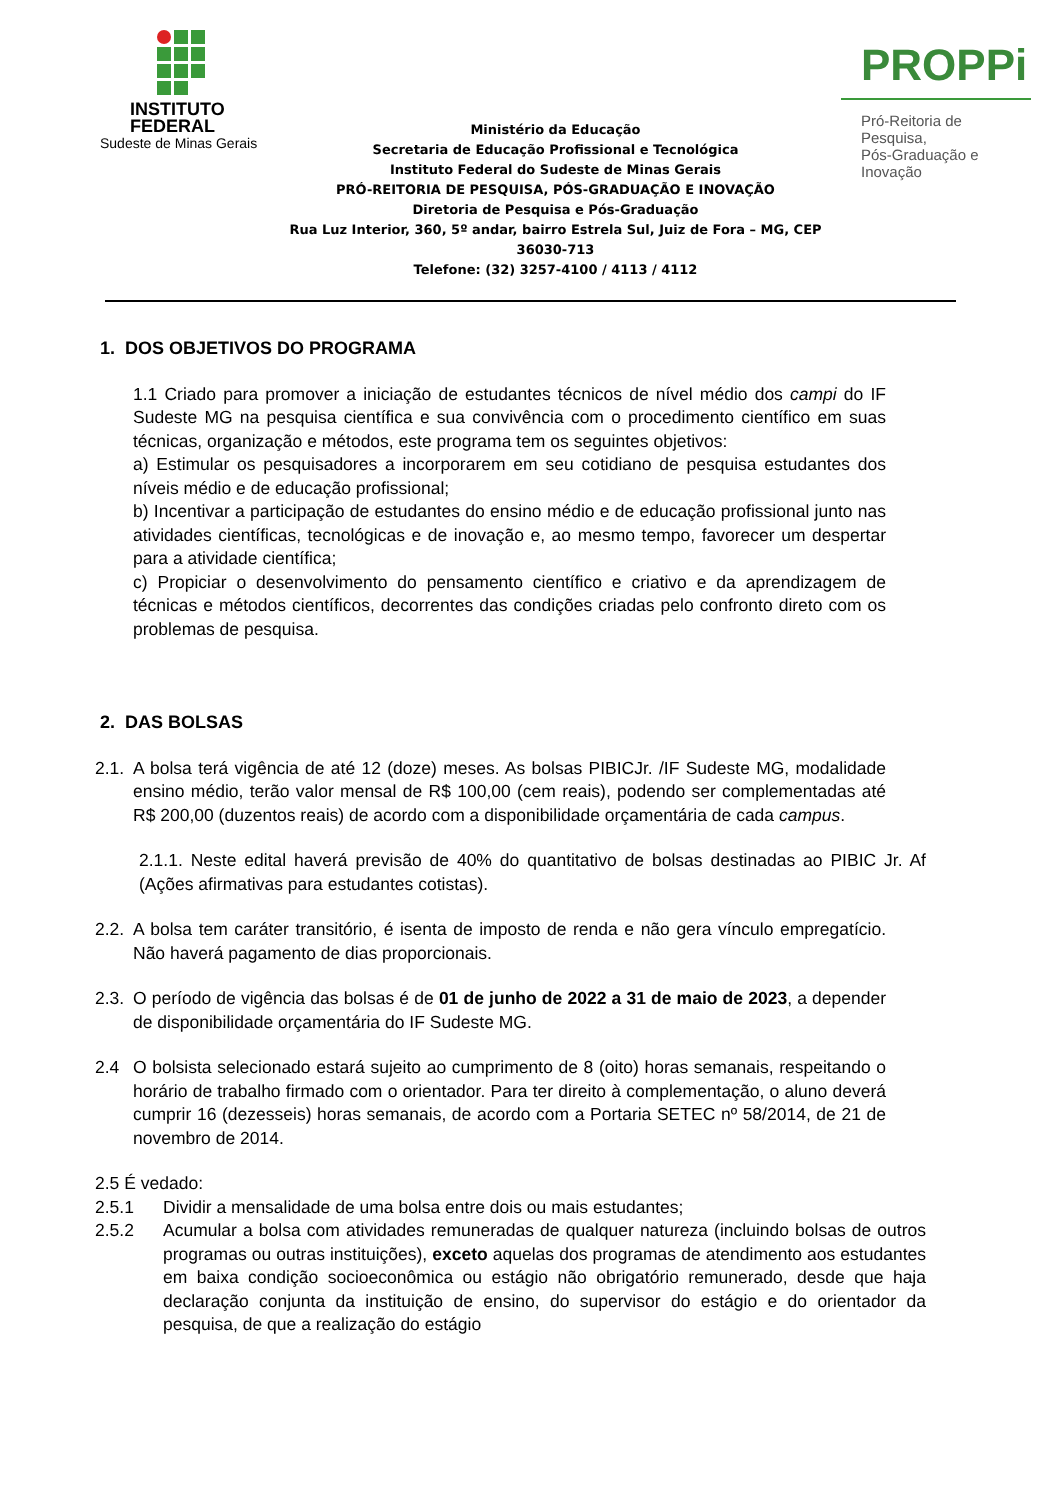INSTITUTO
FEDERAL
Sudeste de Minas Gerais
Ministério da Educação
Secretaria de Educação Profissional e Tecnológica
Instituto Federal do Sudeste de Minas Gerais
PRÓ-REITORIA DE PESQUISA, PÓS-GRADUAÇÃO E INOVAÇÃO
Diretoria de Pesquisa e Pós-Graduação
Rua Luz Interior, 360, 5º andar, bairro Estrela Sul, Juiz de Fora – MG, CEP 36030-713
Telefone: (32) 3257-4100 / 4113 / 4112
PROPPi
Pró-Reitoria de Pesquisa,
Pós-Graduação e Inovação
1. DOS OBJETIVOS DO PROGRAMA
1.1 Criado para promover a iniciação de estudantes técnicos de nível médio dos campi do IF Sudeste MG na pesquisa científica e sua convivência com o procedimento científico em suas técnicas, organização e métodos, este programa tem os seguintes objetivos:
a) Estimular os pesquisadores a incorporarem em seu cotidiano de pesquisa estudantes dos níveis médio e de educação profissional;
b) Incentivar a participação de estudantes do ensino médio e de educação profissional junto nas atividades científicas, tecnológicas e de inovação e, ao mesmo tempo, favorecer um despertar para a atividade científica;
c) Propiciar o desenvolvimento do pensamento científico e criativo e da aprendizagem de técnicas e métodos científicos, decorrentes das condições criadas pelo confronto direto com os problemas de pesquisa.
2. DAS BOLSAS
2.1.
A bolsa terá vigência de até 12 (doze) meses. As bolsas PIBICJr. /IF Sudeste MG, modalidade ensino médio, terão valor mensal de R$ 100,00 (cem reais), podendo ser complementadas até R$ 200,00 (duzentos reais) de acordo com a disponibilidade orçamentária de cada campus.
2.1.1. Neste edital haverá previsão de 40% do quantitativo de bolsas destinadas ao PIBIC Jr. Af (Ações afirmativas para estudantes cotistas).
2.2.
A bolsa tem caráter transitório, é isenta de imposto de renda e não gera vínculo empregatício. Não haverá pagamento de dias proporcionais.
2.3.
O período de vigência das bolsas é de 01 de junho de 2022 a 31 de maio de 2023, a depender de disponibilidade orçamentária do IF Sudeste MG.
2.4 O bolsista selecionado estará sujeito ao cumprimento de 8 (oito) horas semanais, respeitando o horário de trabalho firmado com o orientador. Para ter direito à complementação, o aluno deverá cumprir 16 (dezesseis) horas semanais, de acordo com a Portaria SETEC nº 58/2014, de 21 de novembro de 2014.
2.5 É vedado:
2.5.1 Dividir a mensalidade de uma bolsa entre dois ou mais estudantes;
2.5.2 Acumular a bolsa com atividades remuneradas de qualquer natureza (incluindo bolsas de outros programas ou outras instituições), exceto aquelas dos programas de atendimento aos estudantes em baixa condição socioeconômica ou estágio não obrigatório remunerado, desde que haja declaração conjunta da instituição de ensino, do supervisor do estágio e do orientador da pesquisa, de que a realização do estágio